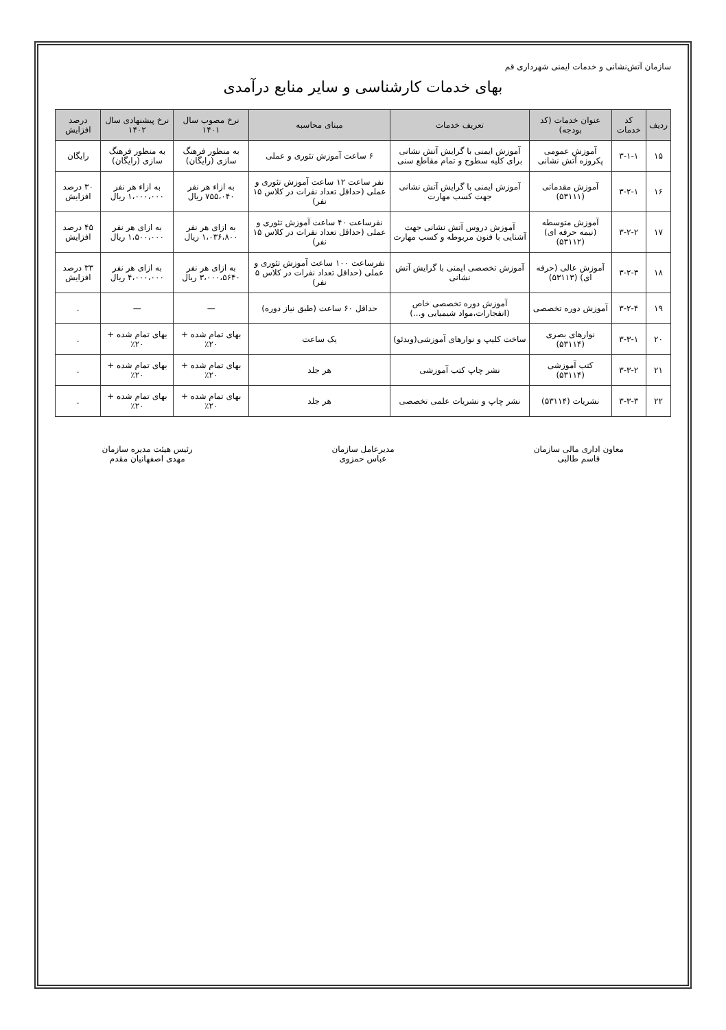سازمان آتش‌نشانی و خدمات ایمنی شهرداری قم
بهای خدمات کارشناسی و سایر منابع درآمدی
| ردیف | کد خدمات | عنوان خدمات (کد بودجه) | تعریف خدمات | مبنای محاسبه | نرخ مصوب سال ۱۴۰۱ | نرخ پیشنهادی سال ۱۴۰۲ | درصد افزایش |
| --- | --- | --- | --- | --- | --- | --- | --- |
| ۱۵ | ۳-۱-۱ | آموزش عمومی پکروزه آتش نشانی | آموزش ایمنی با گرایش آتش نشانی برای کلیه سطوح و تمام مقاطع سنی | ۶ ساعت آموزش تئوری و عملی | به منظور فرهنگ سازی (رایگان) | به منظور فرهنگ سازی (رایگان) | رایگان |
| ۱۶ | ۳-۲-۱ | آموزش مقدماتی (۵۳۱۱۱) | آموزش ایمنی با گرایش آتش نشانی جهت کسب مهارت | نفر ساعت ۱۲ ساعت آموزش تئوری و عملی (حداقل تعداد نفرات در کلاس ۱۵ نفر) | به ازاء هر نفر ۷۵۵،۰۴۰ ریال | به ازاء هر نفر ۱،۰۰۰،۰۰۰ ریال | ۳۰ درصد افزایش |
| ۱۷ | ۳-۲-۲ | آموزش متوسطه (نیمه حرفه ای) (۵۳۱۱۲) | آموزش دروس آتش نشانی جهت آشنایی با فنون مربوطه و کسب مهارت | نفرساعت ۴۰ ساعت آموزش تئوری و عملی (حداقل تعداد نفرات در کلاس ۱۵ نفر) | به ازای هر نفر ۱،۰۳۶،۸۰۰ ریال | به ازای هر نفر ۱،۵۰۰،۰۰۰ ریال | ۴۵ درصد افزایش |
| ۱۸ | ۳-۲-۳ | آموزش عالی (حرفه ای) (۵۳۱۱۳) | آموزش تخصصی ایمنی با گرایش آتش نشانی | نفرساعت ۱۰۰ ساعت آموزش تئوری و عملی (حداقل تعداد نفرات در کلاس ۵ نفر) | به ازای هر نفر ۳،۰۰۰،۵۶۴۰ ریال | به ازای هر نفر ۴،۰۰۰،۰۰۰ ریال | ۳۳ درصد افزایش |
| ۱۹ | ۳-۲-۴ | آموزش دوره تخصصی | آموزش دوره تخصصی خاص (انفجارات،مواد شیمیایی و...) | حداقل ۶۰ ساعت (طبق نیاز دوره) | — | — | . |
| ۲۰ | ۳-۳-۱ | نوارهای بصری (۵۳۱۱۴) | ساخت کلیپ و نوارهای آموزشی(ویدئو) | یک ساعت | بهای تمام شده + ۲۰٪ | بهای تمام شده + ۲۰٪ | . |
| ۲۱ | ۳-۳-۲ | کتب آموزشی (۵۳۱۱۴) | نشر چاپ کتب آموزشی | هر جلد | بهای تمام شده + ۲۰٪ | بهای تمام شده + ۲۰٪ | . |
| ۲۲ | ۳-۳-۳ | نشریات (۵۳۱۱۴) | نشر چاپ و نشریات علمی تخصصی | هر جلد | بهای تمام شده + ۲۰٪ | بهای تمام شده + ۲۰٪ | . |
معاون اداری مالی سازمان
قاسم طالبی
مدیرعامل سازمان
عباس حمزوی
رئیس هیئت مدیره سازمان
مهدی اصفهانیان مقدم